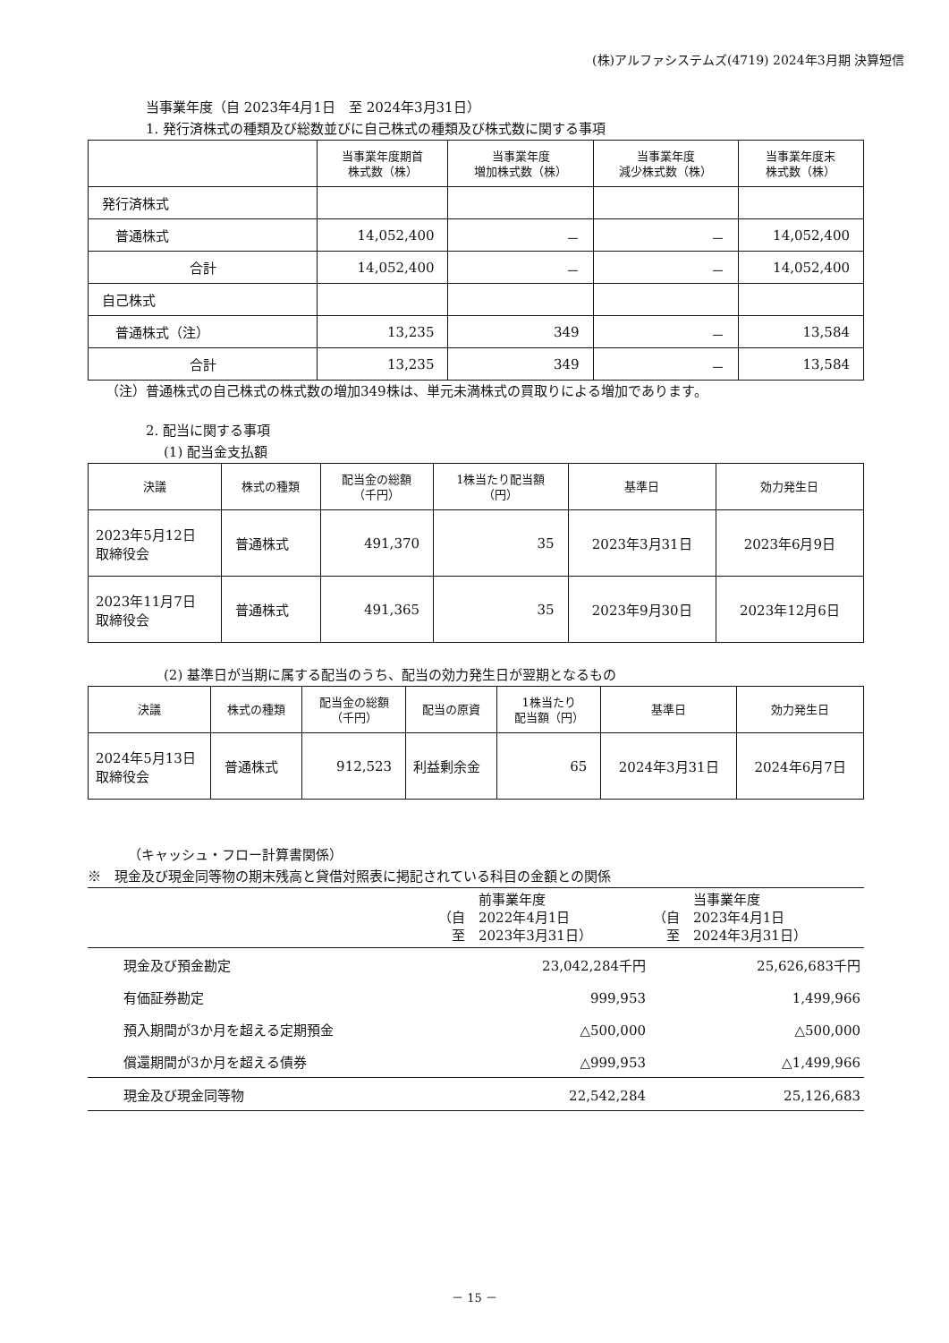(株)アルファシステムズ(4719) 2024年3月期 決算短信
当事業年度（自 2023年4月1日　至 2024年3月31日）
1. 発行済株式の種類及び総数並びに自己株式の種類及び株式数に関する事項
| | 当事業年度期首 株式数（株） | 当事業年度 増加株式数（株） | 当事業年度 減少株式数（株） | 当事業年度末 株式数（株） |
| --- | --- | --- | --- | --- |
| 発行済株式 | | | | |
| 普通株式 | 14,052,400 | － | － | 14,052,400 |
| 合計 | 14,052,400 | － | － | 14,052,400 |
| 自己株式 | | | | |
| 普通株式（注） | 13,235 | 349 | － | 13,584 |
| 合計 | 13,235 | 349 | － | 13,584 |
（注）普通株式の自己株式の株式数の増加349株は、単元未満株式の買取りによる増加であります。
2. 配当に関する事項
(1) 配当金支払額
| 決議 | 株式の種類 | 配当金の総額 （千円） | 1株当たり配当額 （円） | 基準日 | 効力発生日 |
| --- | --- | --- | --- | --- | --- |
| 2023年5月12日 取締役会 | 普通株式 | 491,370 | 35 | 2023年3月31日 | 2023年6月9日 |
| 2023年11月7日 取締役会 | 普通株式 | 491,365 | 35 | 2023年9月30日 | 2023年12月6日 |
(2) 基準日が当期に属する配当のうち、配当の効力発生日が翌期となるもの
| 決議 | 株式の種類 | 配当金の総額 （千円） | 配当の原資 | 1株当たり 配当額（円） | 基準日 | 効力発生日 |
| --- | --- | --- | --- | --- | --- | --- |
| 2024年5月13日 取締役会 | 普通株式 | 912,523 | 利益剰余金 | 65 | 2024年3月31日 | 2024年6月7日 |
（キャッシュ・フロー計算書関係）
※　現金及び現金同等物の期末残高と貸借対照表に掲記されている科目の金額との関係
| | 前事業年度 （自 2022年4月1日 至 2023年3月31日） | 当事業年度 （自 2023年4月1日 至 2024年3月31日） |
| 現金及び預金勘定 | 23,042,284千円 | 25,626,683千円 |
| 有価証券勘定 | 999,953 | 1,499,966 |
| 預入期間が3か月を超える定期預金 | △500,000 | △500,000 |
| 償還期間が3か月を超える債券 | △999,953 | △1,499,966 |
| 現金及び現金同等物 | 22,542,284 | 25,126,683 |
－ 15 －